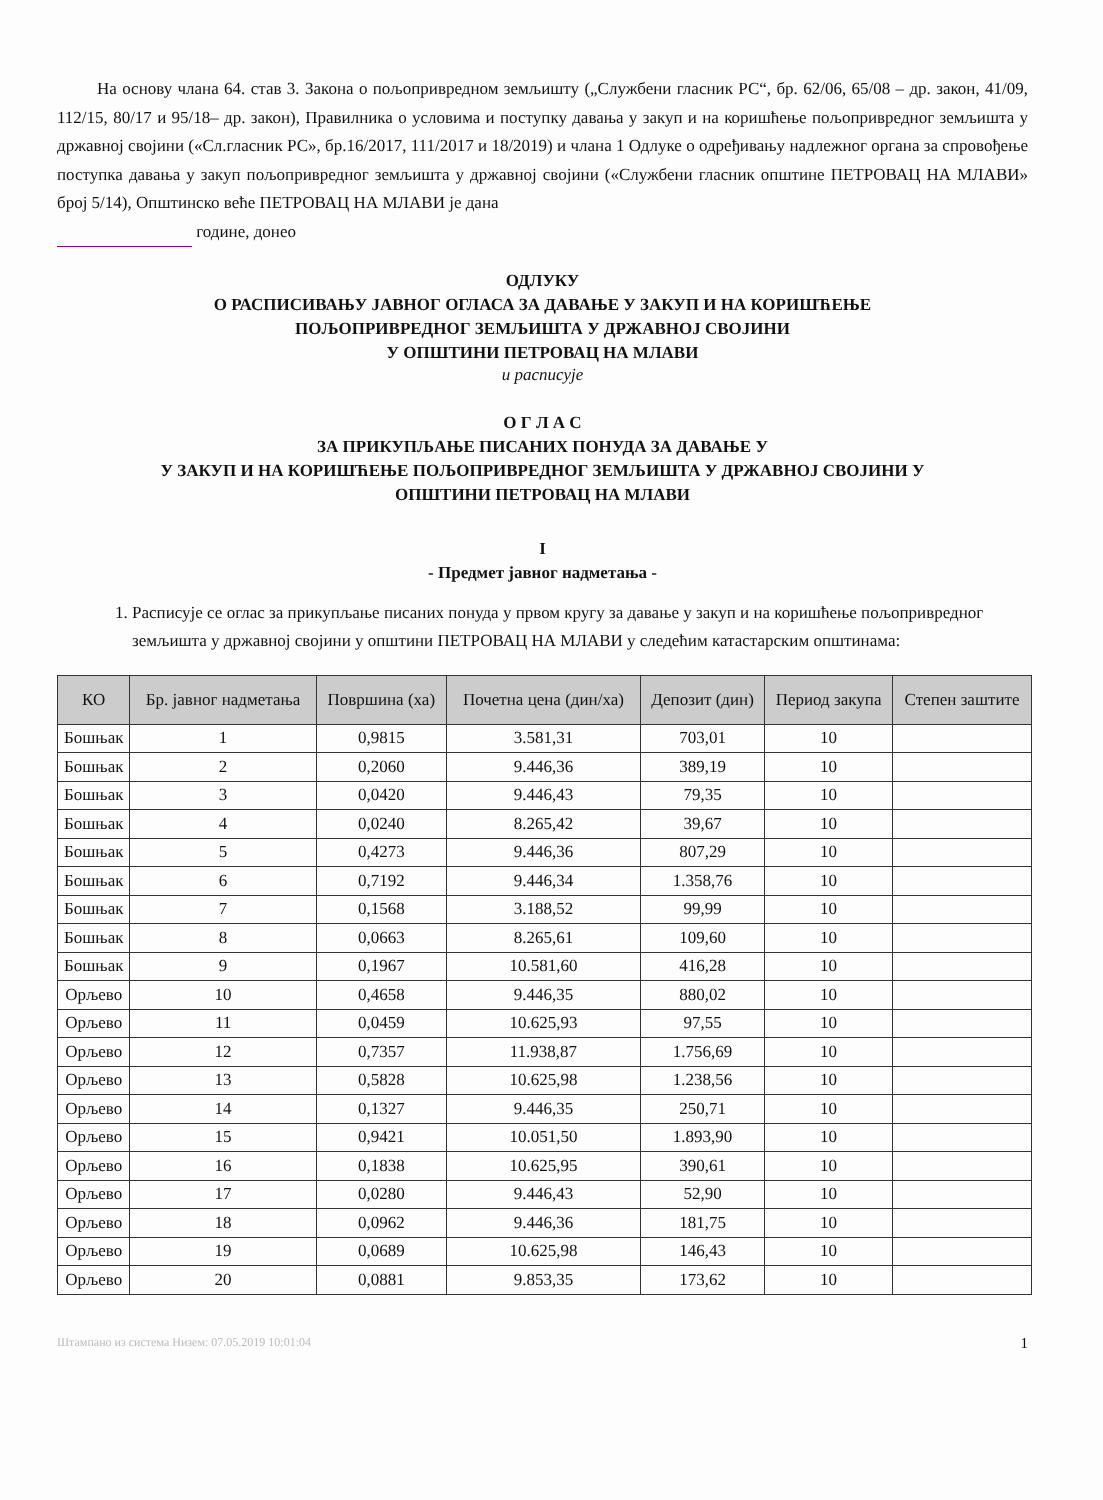На основу члана 64. став 3. Закона о пољопривредном земљишту („Службени гласник РС“, бр. 62/06, 65/08 – др. закон, 41/09, 112/15, 80/17 и 95/18– др. закон), Правилника о условима и поступку давања у закуп и на коришћење пољопривредног земљишта у државној својини («Сл.гласник РС», бр.16/2017, 111/2017 и 18/2019) и члана 1 Одлуке о одређивању надлежног органа за спровођење поступка давања у закуп пољопривредног земљишта у државној својини («Службени гласник општине ПЕТРОВАЦ НА МЛАВИ» број 5/14), Општинско веће ПЕТРОВАЦ НА МЛАВИ је дана
године, донео
ОДЛУКУ
О РАСПИСИВАЊУ ЈАВНОГ ОГЛАСА ЗА ДАВАЊЕ У ЗАКУП И НА КОРИШЋЕЊЕ
ПОЉОПРИВРЕДНОГ ЗЕМЉИШТА У ДРЖАВНОЈ СВОЈИНИ
У ОПШТИНИ ПЕТРОВАЦ НА МЛАВИ
и расписује
О Г Л А С
ЗА ПРИКУПЉАЊЕ ПИСАНИХ ПОНУДА ЗА ДАВАЊЕ У
У ЗАКУП И НА КОРИШЋЕЊЕ ПОЉОПРИВРЕДНОГ ЗЕМЉИШТА У ДРЖАВНОЈ СВОЈИНИ У
ОПШТИНИ ПЕТРОВАЦ НА МЛАВИ
I
- Предмет јавног надметања -
1. Расписује се оглас за прикупљање писаних понуда у првом кругу за давање у закуп и на коришћење пољопривредног земљишта у државној својини у општини ПЕТРОВАЦ НА МЛАВИ у следећим катастарским општинама:
| КО | Бр. јавног надметања | Површина (ха) | Почетна цена (дин/ха) | Депозит (дин) | Период закупа | Степен заштите |
| --- | --- | --- | --- | --- | --- | --- |
| Бошњак | 1 | 0,9815 | 3.581,31 | 703,01 | 10 | |
| Бошњак | 2 | 0,2060 | 9.446,36 | 389,19 | 10 | |
| Бошњак | 3 | 0,0420 | 9.446,43 | 79,35 | 10 | |
| Бошњак | 4 | 0,0240 | 8.265,42 | 39,67 | 10 | |
| Бошњак | 5 | 0,4273 | 9.446,36 | 807,29 | 10 | |
| Бошњак | 6 | 0,7192 | 9.446,34 | 1.358,76 | 10 | |
| Бошњак | 7 | 0,1568 | 3.188,52 | 99,99 | 10 | |
| Бошњак | 8 | 0,0663 | 8.265,61 | 109,60 | 10 | |
| Бошњак | 9 | 0,1967 | 10.581,60 | 416,28 | 10 | |
| Орљево | 10 | 0,4658 | 9.446,35 | 880,02 | 10 | |
| Орљево | 11 | 0,0459 | 10.625,93 | 97,55 | 10 | |
| Орљево | 12 | 0,7357 | 11.938,87 | 1.756,69 | 10 | |
| Орљево | 13 | 0,5828 | 10.625,98 | 1.238,56 | 10 | |
| Орљево | 14 | 0,1327 | 9.446,35 | 250,71 | 10 | |
| Орљево | 15 | 0,9421 | 10.051,50 | 1.893,90 | 10 | |
| Орљево | 16 | 0,1838 | 10.625,95 | 390,61 | 10 | |
| Орљево | 17 | 0,0280 | 9.446,43 | 52,90 | 10 | |
| Орљево | 18 | 0,0962 | 9.446,36 | 181,75 | 10 | |
| Орљево | 19 | 0,0689 | 10.625,98 | 146,43 | 10 | |
| Орљево | 20 | 0,0881 | 9.853,35 | 173,62 | 10 | |
Штампано из система Низем: 07.05.2019 10:01:04 1